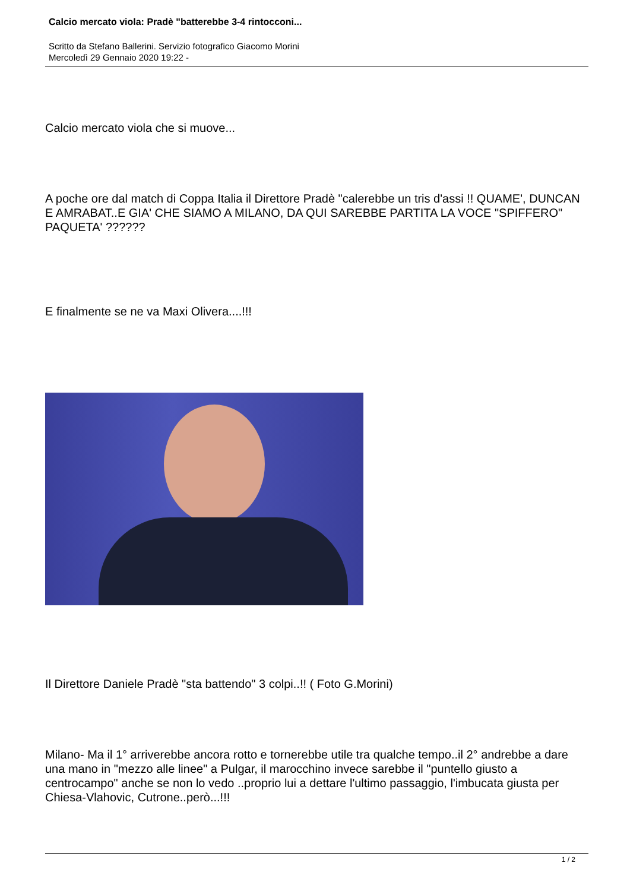Calcio mercato viola: Pradè "batterebbe 3-4 rintocconi...
Scritto da Stefano Ballerini. Servizio fotografico Giacomo Morini
Mercoledì 29 Gennaio 2020 19:22 -
Calcio mercato viola che si muove...
A poche ore dal match di Coppa Italia il Direttore Pradè "calerebbe un tris d'assi !! QUAME', DUNCAN E AMRABAT..E GIA' CHE SIAMO A MILANO, DA QUI SAREBBE PARTITA LA VOCE "SPIFFERO" PAQUETA' ??????
E finalmente se ne va Maxi Olivera....!!!
Il Direttore Daniele Pradè "sta battendo" 3 colpi..!! ( Foto G.Morini)
Milano- Ma il 1° arriverebbe ancora rotto e tornerebbe utile tra qualche tempo..il 2° andrebbe a dare una mano in "mezzo alle linee" a Pulgar, il marocchino invece sarebbe il "puntello giusto a centrocampo" anche se non lo vedo ..proprio lui a dettare l'ultimo passaggio, l'imbucata giusta per Chiesa-Vlahovic, Cutrone..però...!!!
1 / 2